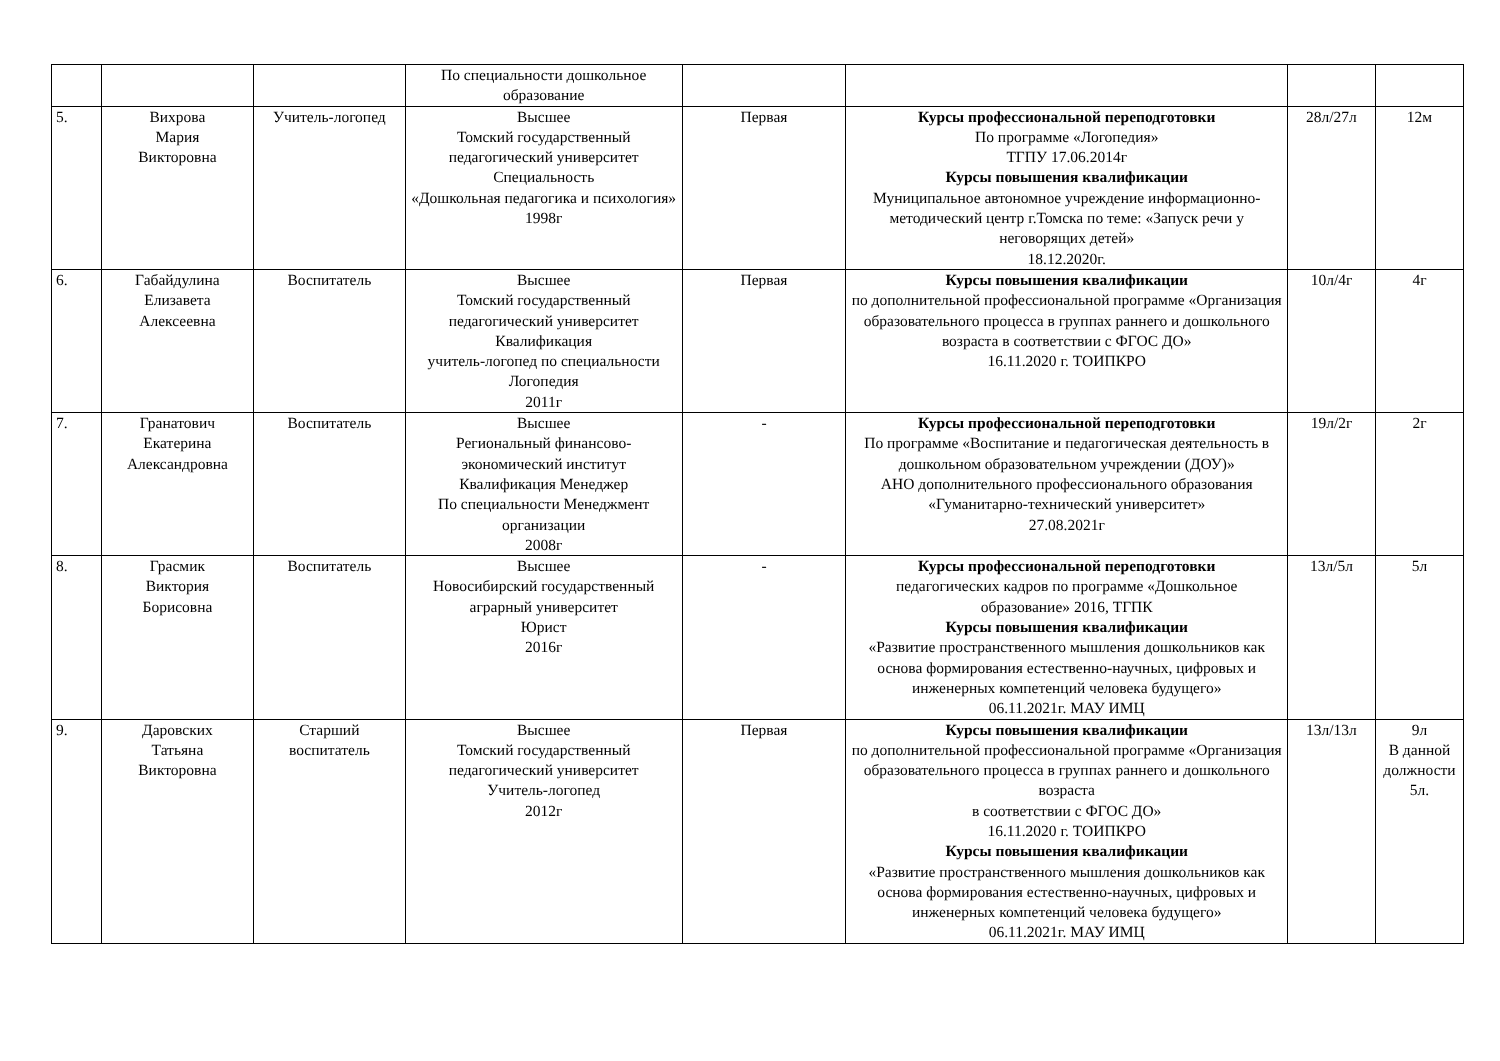| | | | По специальности дошкольное образование | | | | |
| 5. | Вихрова Мария Викторовна | Учитель-логопед | Высшее Томский государственный педагогический университет Специальность «Дошкольная педагогика и психология» 1998г | Первая | Курсы профессиональной переподготовки По программе «Логопедия» ТГПУ 17.06.2014г Курсы повышения квалификации Муниципальное автономное учреждение информационно-методический центр г.Томска по теме: «Запуск речи у неговорящих детей» 18.12.2020г. | 28л/27л | 12м |
| 6. | Габайдулина Елизавета Алексеевна | Воспитатель | Высшее Томский государственный педагогический университет Квалификация учитель-логопед по специальности Логопедия 2011г | Первая | Курсы повышения квалификации по дополнительной профессиональной программе «Организация образовательного процесса в группах раннего и дошкольного возраста в соответствии с ФГОС ДО» 16.11.2020 г. ТОИПКРО | 10л/4г | 4г |
| 7. | Гранатович Екатерина Александровна | Воспитатель | Высшее Региональный финансово-экономический институт Квалификация Менеджер По специальности Менеджмент организации 2008г | - | Курсы профессиональной переподготовки По программе «Воспитание и педагогическая деятельность в дошкольном образовательном учреждении (ДОУ)» АНО дополнительного профессионального образования «Гуманитарно-технический университет» 27.08.2021г | 19л/2г | 2г |
| 8. | Грасмик Виктория Борисовна | Воспитатель | Высшее Новосибирский государственный аграрный университет Юрист 2016г | - | Курсы профессиональной переподготовки педагогических кадров по программе «Дошкольное образование» 2016, ТГПК Курсы повышения квалификации «Развитие пространственного мышления дошкольников как основа формирования естественно-научных, цифровых и инженерных компетенций человека будущего» 06.11.2021г. МАУ ИМЦ | 13л/5л | 5л |
| 9. | Даровских Татьяна Викторовна | Старший воспитатель | Высшее Томский государственный педагогический университет Учитель-логопед 2012г | Первая | Курсы повышения квалификации по дополнительной профессиональной программе «Организация образовательного процесса в группах раннего и дошкольного возраста в соответствии с ФГОС ДО» 16.11.2020 г. ТОИПКРО Курсы повышения квалификации «Развитие пространственного мышления дошкольников как основа формирования естественно-научных, цифровых и инженерных компетенций человека будущего» 06.11.2021г. МАУ ИМЦ | 13л/13л | 9л В данной должности 5л. |